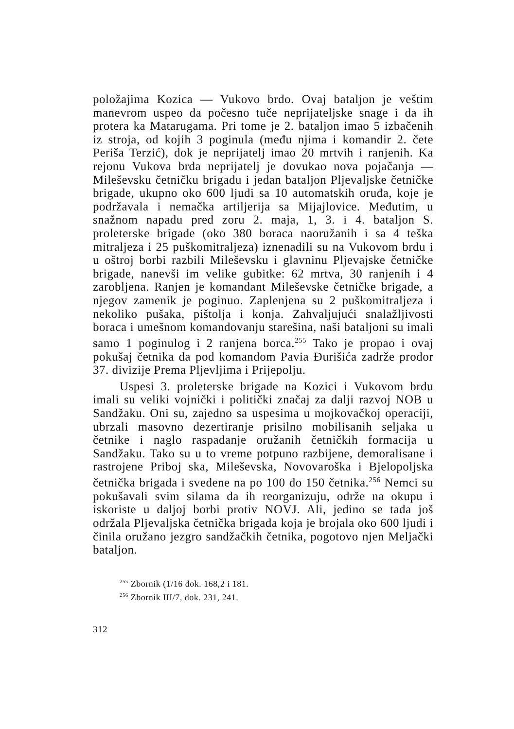položajima Kozica — Vukovo brdo. Ovaj bataljon je veštim manevrom uspeo da počesno tuče neprijateljske snage i da ih protera ka Matarugama. Pri tome je 2. bataljon imao 5 izbačenih iz stroja, od kojih 3 poginula (među njima i komandir 2. čete Periša Terzić), dok je neprijatelj imao 20 mrtvih i ranjenih. Ka rejonu Vukova brda neprijatelj je dovukao nova pojačanja — Mileševsku četničku brigadu i jedan bataljon Pljevaljske četničke brigade, ukupno oko 600 ljudi sa 10 automatskih oruđa, koje je podržavala i nemačka artiljerija sa Mijajlovice. Međutim, u snažnom napadu pred zoru 2. maja, 1, 3. i 4. bataljon S. proleterske brigade (oko 380 boraca naoružanih i sa 4 teška mitraljeza i 25 puškomitraljeza) iznenadili su na Vukovom brdu i u oštroj borbi razbili Mileševsku i glavninu Pljevajske četničke brigade, nanevši im velike gubitke: 62 mrtva, 30 ranjenih i 4 zarobljena. Ranjen je komandant Mileševske četničke brigade, a njegov zamenik je poginuo. Zaplenjena su 2 puškomitraljeza i nekoliko pušaka, pištolja i konja. Zahvaljujući snalažljivosti boraca i umešnom komandovanju starešina, naši bataljoni su imali samo 1 poginulog i 2 ranjena borca.<sup>255</sup> Tako je propao i ovaj pokušaj četnika da pod komandom Pavia Đurišića zadrže prodor 37. divizije Prema Pljevljima i Prijepolju.
Uspesi 3. proleterske brigade na Kozici i Vukovom brdu imali su veliki vojnički i politički značaj za dalji razvoj NOB u Sandžaku. Oni su, zajedno sa uspesima u mojkovačkoj operaciji, ubrzali masovno dezertiranje prisilno mobilisanih seljaka u četnike i naglo raspadanje oružanih četničkih formacija u Sandžaku. Tako su u to vreme potpuno razbijene, demoralisane i rastrojene Priboj ska, Mileševska, Novovaroška i Bjelopoljska četnička brigada i svedene na po 100 do 150 četnika.<sup>256</sup> Nemci su pokušavali svim silama da ih reorganizuju, održe na okupu i iskoriste u daljoj borbi protiv NOVJ. Ali, jedino se tada još održala Pljevaljska četnička brigada koja je brojala oko 600 ljudi i činila oružano jezgro sandžačkih četnika, pogotovo njen Meljački bataljon.
<sup>255</sup> Zbornik (1/16 dok. 168,2 i 181.
<sup>256</sup> Zbornik III/7, dok. 231, 241.
312